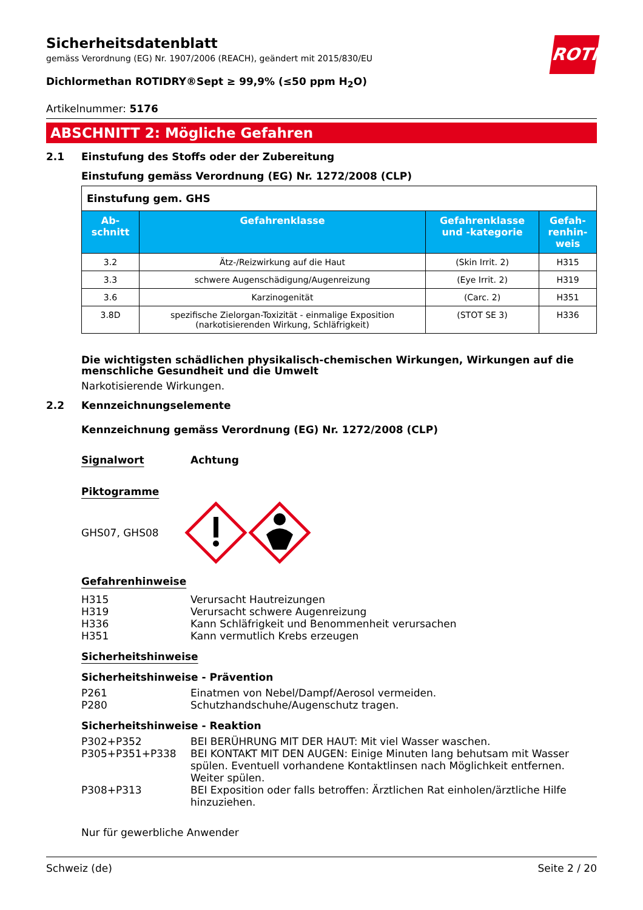ROTH
Sicherheitsdatenblatt
gemäss Verordnung (EG) Nr. 1907/2006 (REACH), geändert mit 2015/830/EU
Dichlormethan ROTIDRY®Sept ≥ 99,9% (≤50 ppm H<sub>2</sub>O)
Artikelnummer: 5176
ABSCHNITT 2: Mögliche Gefahren
2.1 Einstufung des Stoffs oder der Zubereitung
Einstufung gemäss Verordnung (EG) Nr. 1272/2008 (CLP)
| Einstufung gem. GHS | | | |
| Ab- schnitt | Gefahrenklasse | Gefahrenklasse und -kategorie | Gefah- renhin- weis |
| 3.2 | Ätz-/Reizwirkung auf die Haut | (Skin Irrit. 2) | H315 |
| 3.3 | schwere Augenschädigung/Augenreizung | (Eye Irrit. 2) | H319 |
| 3.6 | Karzinogenität | (Carc. 2) | H351 |
| 3.8D | spezifische Zielorgan-Toxizität - einmalige Exposition (narkotisierenden Wirkung, Schläfrigkeit) | (STOT SE 3) | H336 |
Die wichtigsten schädlichen physikalisch-chemischen Wirkungen, Wirkungen auf die menschliche Gesundheit und die Umwelt
Narkotisierende Wirkungen.
2.2 Kennzeichnungselemente
Kennzeichnung gemäss Verordnung (EG) Nr. 1272/2008 (CLP)
Signalwort Achtung
Piktogramme
GHS07, GHS08
Gefahrenhinweise
H315 Verursacht Hautreizungen
H319 Verursacht schwere Augenreizung
H336 Kann Schläfrigkeit und Benommenheit verursachen
H351 Kann vermutlich Krebs erzeugen
Sicherheitshinweise
Sicherheitshinweise - Prävention
P261 Einatmen von Nebel/Dampf/Aerosol vermeiden.
P280 Schutzhandschuhe/Augenschutz tragen.
Sicherheitshinweise - Reaktion
P302+P352 BEI BERÜHRUNG MIT DER HAUT: Mit viel Wasser waschen.
P305+P351+P338 BEI KONTAKT MIT DEN AUGEN: Einige Minuten lang behutsam mit Wasser spülen. Eventuell vorhandene Kontaktlinsen nach Möglichkeit entfernen. Weiter spülen.
P308+P313 BEI Exposition oder falls betroffen: Ärztlichen Rat einholen/ärztliche Hilfe hinzuziehen.
Nur für gewerbliche Anwender
Schweiz (de) Seite 2 / 20